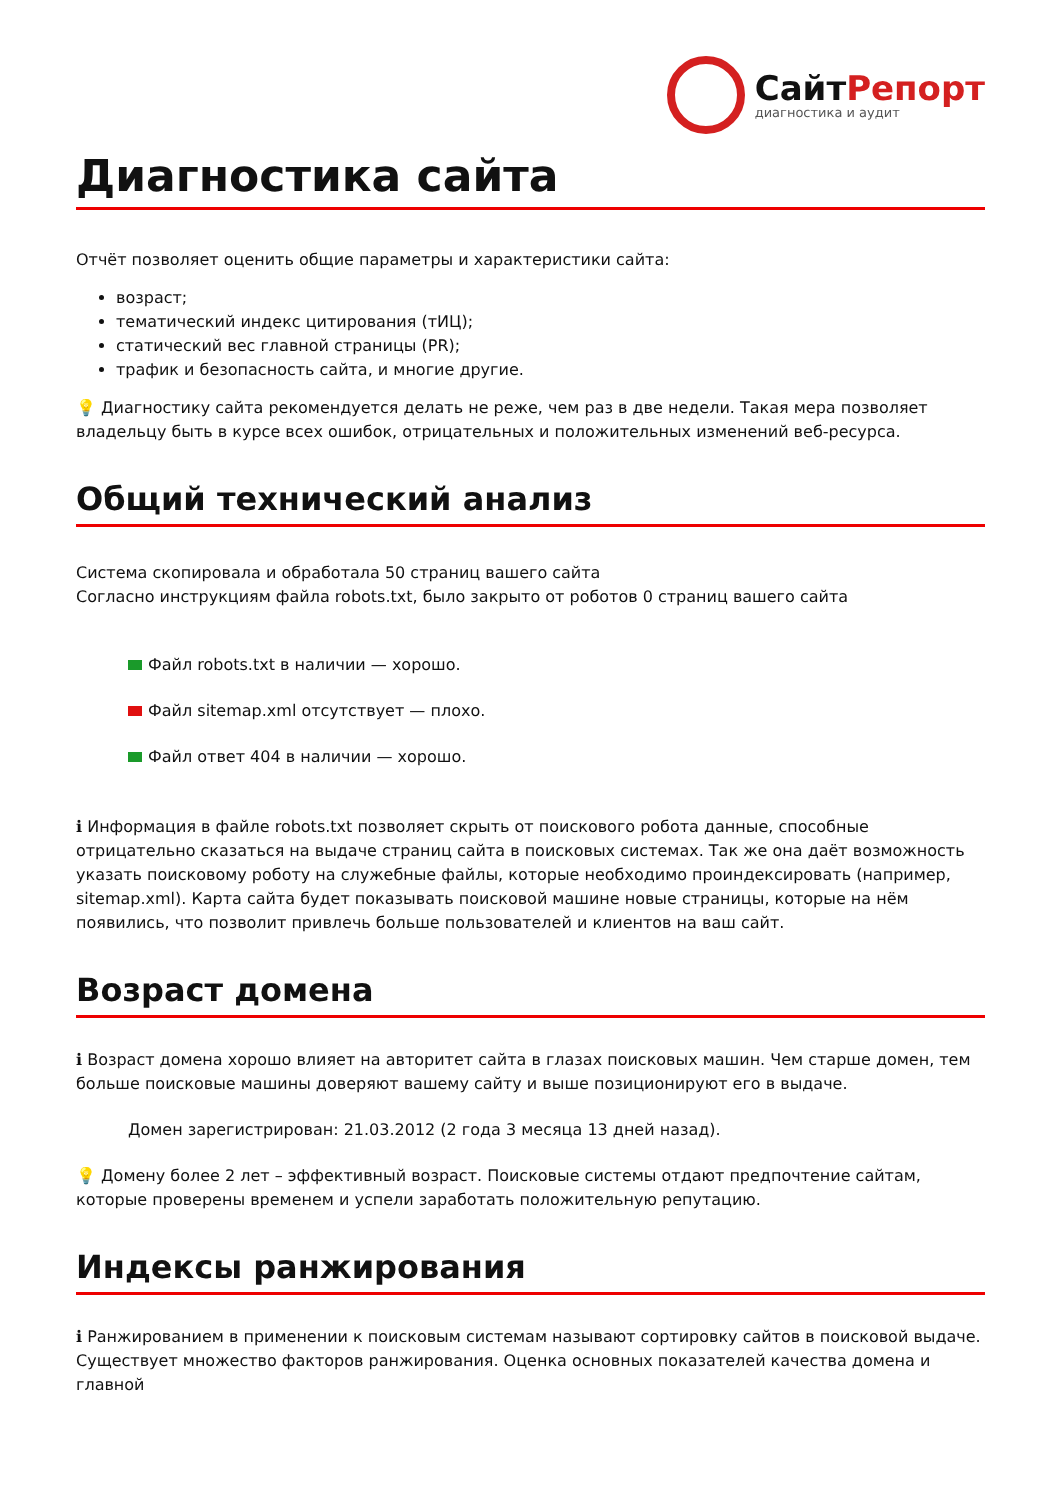СайтРепорт
диагностика и аудит
Диагностика сайта
Отчёт позволяет оценить общие параметры и характеристики сайта:
возраст;
тематический индекс цитирования (тИЦ);
статический вес главной страницы (PR);
трафик и безопасность сайта, и многие другие.
💡 Диагностику сайта рекомендуется делать не реже, чем раз в две недели. Такая мера позволяет владельцу быть в курсе всех ошибок, отрицательных и положительных изменений веб-ресурса.
Общий технический анализ
Система скопировала и обработала 50 страниц вашего сайта
Согласно инструкциям файла robots.txt, было закрыто от роботов 0 страниц вашего сайта
Файл robots.txt в наличии — хорошо.
Файл sitemap.xml отсутствует — плохо.
Файл ответ 404 в наличии — хорошо.
ℹ Информация в файле robots.txt позволяет скрыть от поискового робота данные, способные отрицательно сказаться на выдаче страниц сайта в поисковых системах. Так же она даёт возможность указать поисковому роботу на служебные файлы, которые необходимо проиндексировать (например, sitemap.xml). Карта сайта будет показывать поисковой машине новые страницы, которые на нём появились, что позволит привлечь больше пользователей и клиентов на ваш сайт.
Возраст домена
ℹ Возраст домена хорошо влияет на авторитет сайта в глазах поисковых машин. Чем старше домен, тем больше поисковые машины доверяют вашему сайту и выше позиционируют его в выдаче.
Домен зарегистрирован: 21.03.2012 (2 года 3 месяца 13 дней назад).
💡 Домену более 2 лет – эффективный возраст. Поисковые системы отдают предпочтение сайтам, которые проверены временем и успели заработать положительную репутацию.
Индексы ранжирования
ℹ Ранжированием в применении к поисковым системам называют сортировку сайтов в поисковой выдаче. Существует множество факторов ранжирования. Оценка основных показателей качества домена и главной